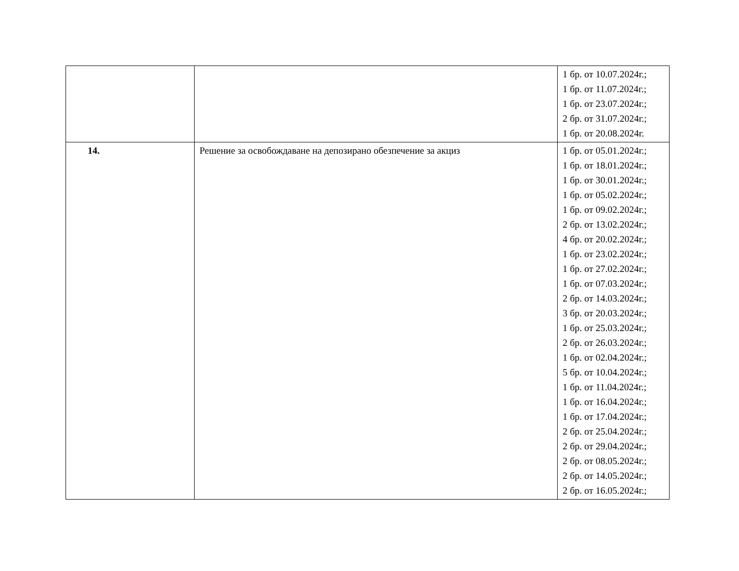| | | 1 бр. от 10.07.2024г.; 1 бр. от 11.07.2024г.; 1 бр. от 23.07.2024г.; 2 бр. от 31.07.2024г.; 1 бр. от 20.08.2024г. |
| 14. | Решение за освобождаване на депозирано обезпечение за акциз | 1 бр. от 05.01.2024г.; 1 бр. от 18.01.2024г.; 1 бр. от 30.01.2024г.; 1 бр. от 05.02.2024г.; 1 бр. от 09.02.2024г.; 2 бр. от 13.02.2024г.; 4 бр. от 20.02.2024г.; 1 бр. от 23.02.2024г.; 1 бр. от 27.02.2024г.; 1 бр. от 07.03.2024г.; 2 бр. от 14.03.2024г.; 3 бр. от 20.03.2024г.; 1 бр. от 25.03.2024г.; 2 бр. от 26.03.2024г.; 1 бр. от 02.04.2024г.; 5 бр. от 10.04.2024г.; 1 бр. от 11.04.2024г.; 1 бр. от 16.04.2024г.; 1 бр. от 17.04.2024г.; 2 бр. от 25.04.2024г.; 2 бр. от 29.04.2024г.; 2 бр. от 08.05.2024г.; 2 бр. от 14.05.2024г.; 2 бр. от 16.05.2024г.; |